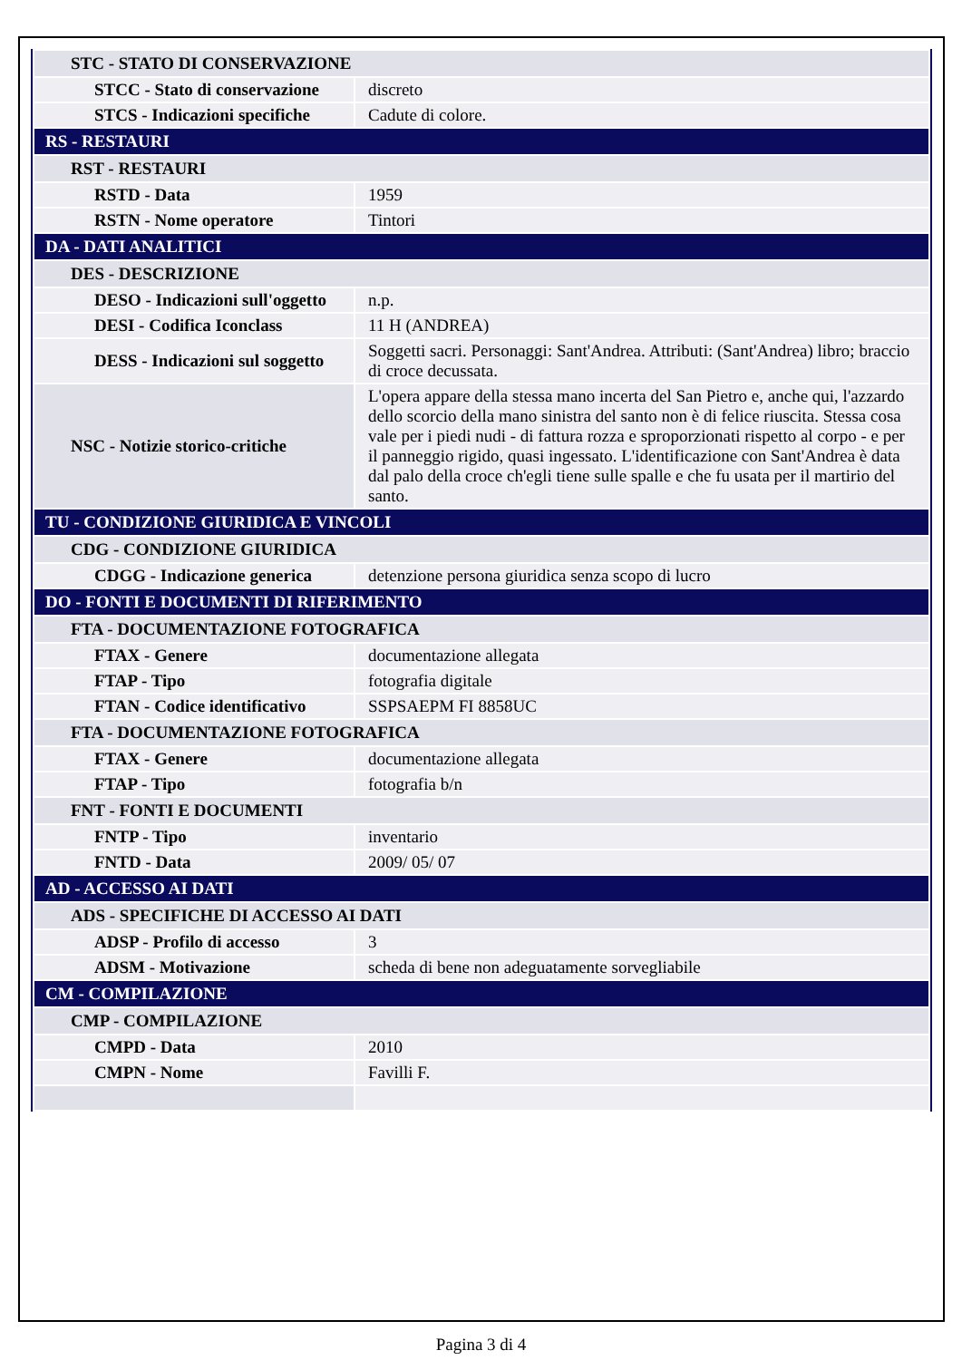| STC - STATO DI CONSERVAZIONE | |
| STCC - Stato di conservazione | discreto |
| STCS - Indicazioni specifiche | Cadute di colore. |
| RS - RESTAURI | |
| RST - RESTAURI | |
| RSTD - Data | 1959 |
| RSTN - Nome operatore | Tintori |
| DA - DATI ANALITICI | |
| DES - DESCRIZIONE | |
| DESO - Indicazioni sull'oggetto | n.p. |
| DESI - Codifica Iconclass | 11 H (ANDREA) |
| DESS - Indicazioni sul soggetto | Soggetti sacri. Personaggi: Sant'Andrea. Attributi: (Sant'Andrea) libro; braccio di croce decussata. |
| NSC - Notizie storico-critiche | L'opera appare della stessa mano incerta del San Pietro e, anche qui, l'azzardo dello scorcio della mano sinistra del santo non è di felice riuscita. Stessa cosa vale per i piedi nudi - di fattura rozza e sproporzionati rispetto al corpo - e per il panneggio rigido, quasi ingessato. L'identificazione con Sant'Andrea è data dal palo della croce ch'egli tiene sulle spalle e che fu usata per il martirio del santo. |
| TU - CONDIZIONE GIURIDICA E VINCOLI | |
| CDG - CONDIZIONE GIURIDICA | |
| CDGG - Indicazione generica | detenzione persona giuridica senza scopo di lucro |
| DO - FONTI E DOCUMENTI DI RIFERIMENTO | |
| FTA - DOCUMENTAZIONE FOTOGRAFICA | |
| FTAX - Genere | documentazione allegata |
| FTAP - Tipo | fotografia digitale |
| FTAN - Codice identificativo | SSPSAEPM FI 8858UC |
| FTA - DOCUMENTAZIONE FOTOGRAFICA | |
| FTAX - Genere | documentazione allegata |
| FTAP - Tipo | fotografia b/n |
| FNT - FONTI E DOCUMENTI | |
| FNTP - Tipo | inventario |
| FNTD - Data | 2009/ 05/ 07 |
| AD - ACCESSO AI DATI | |
| ADS - SPECIFICHE DI ACCESSO AI DATI | |
| ADSP - Profilo di accesso | 3 |
| ADSM - Motivazione | scheda di bene non adeguatamente sorvegliabile |
| CM - COMPILAZIONE | |
| CMP - COMPILAZIONE | |
| CMPD - Data | 2010 |
| CMPN - Nome | Favilli F. |
Pagina 3 di 4